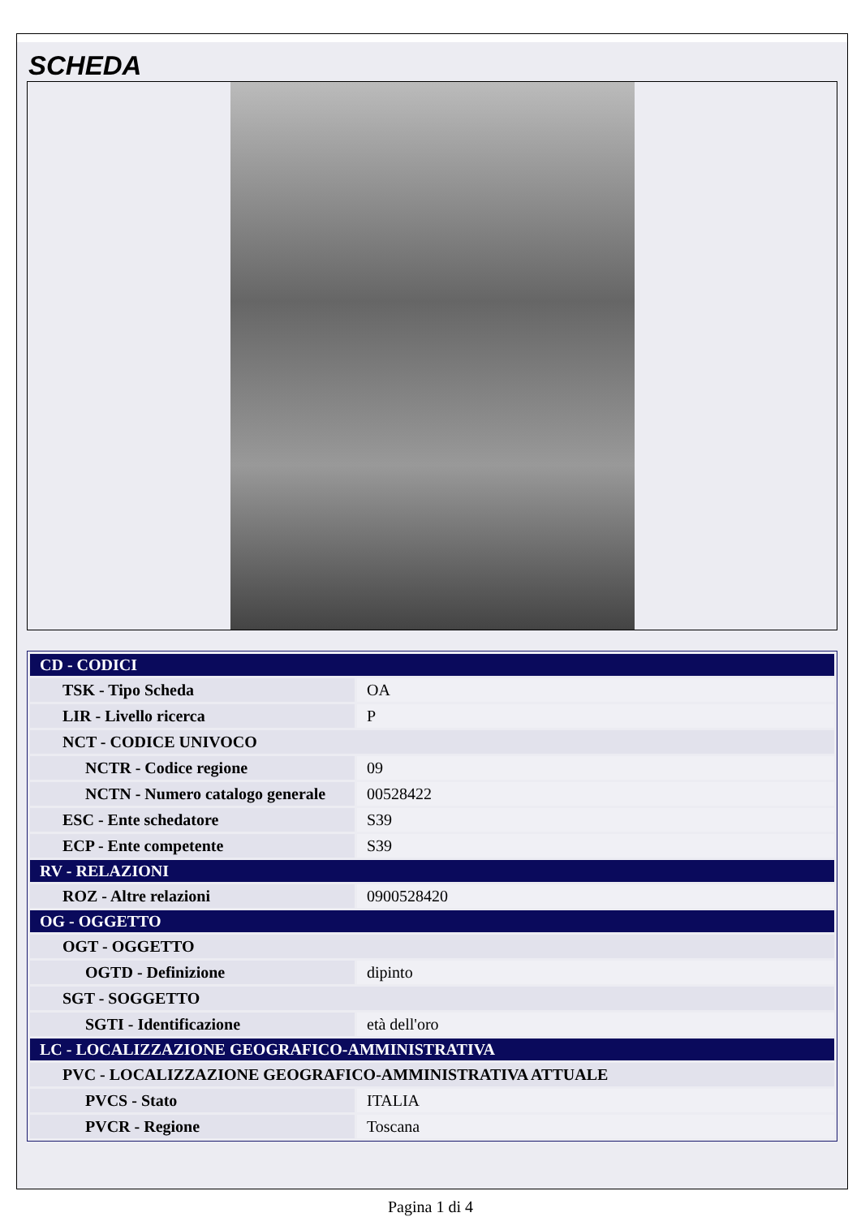SCHEDA
| CD - CODICI | |
| TSK - Tipo Scheda | OA |
| LIR - Livello ricerca | P |
| NCT - CODICE UNIVOCO | |
| NCTR - Codice regione | 09 |
| NCTN - Numero catalogo generale | 00528422 |
| ESC - Ente schedatore | S39 |
| ECP - Ente competente | S39 |
| RV - RELAZIONI | |
| ROZ - Altre relazioni | 0900528420 |
| OG - OGGETTO | |
| OGT - OGGETTO | |
| OGTD - Definizione | dipinto |
| SGT - SOGGETTO | |
| SGTI - Identificazione | età dell'oro |
| LC - LOCALIZZAZIONE GEOGRAFICO-AMMINISTRATIVA | |
| PVC - LOCALIZZAZIONE GEOGRAFICO-AMMINISTRATIVA ATTUALE | |
| PVCS - Stato | ITALIA |
| PVCR - Regione | Toscana |
Pagina 1 di 4